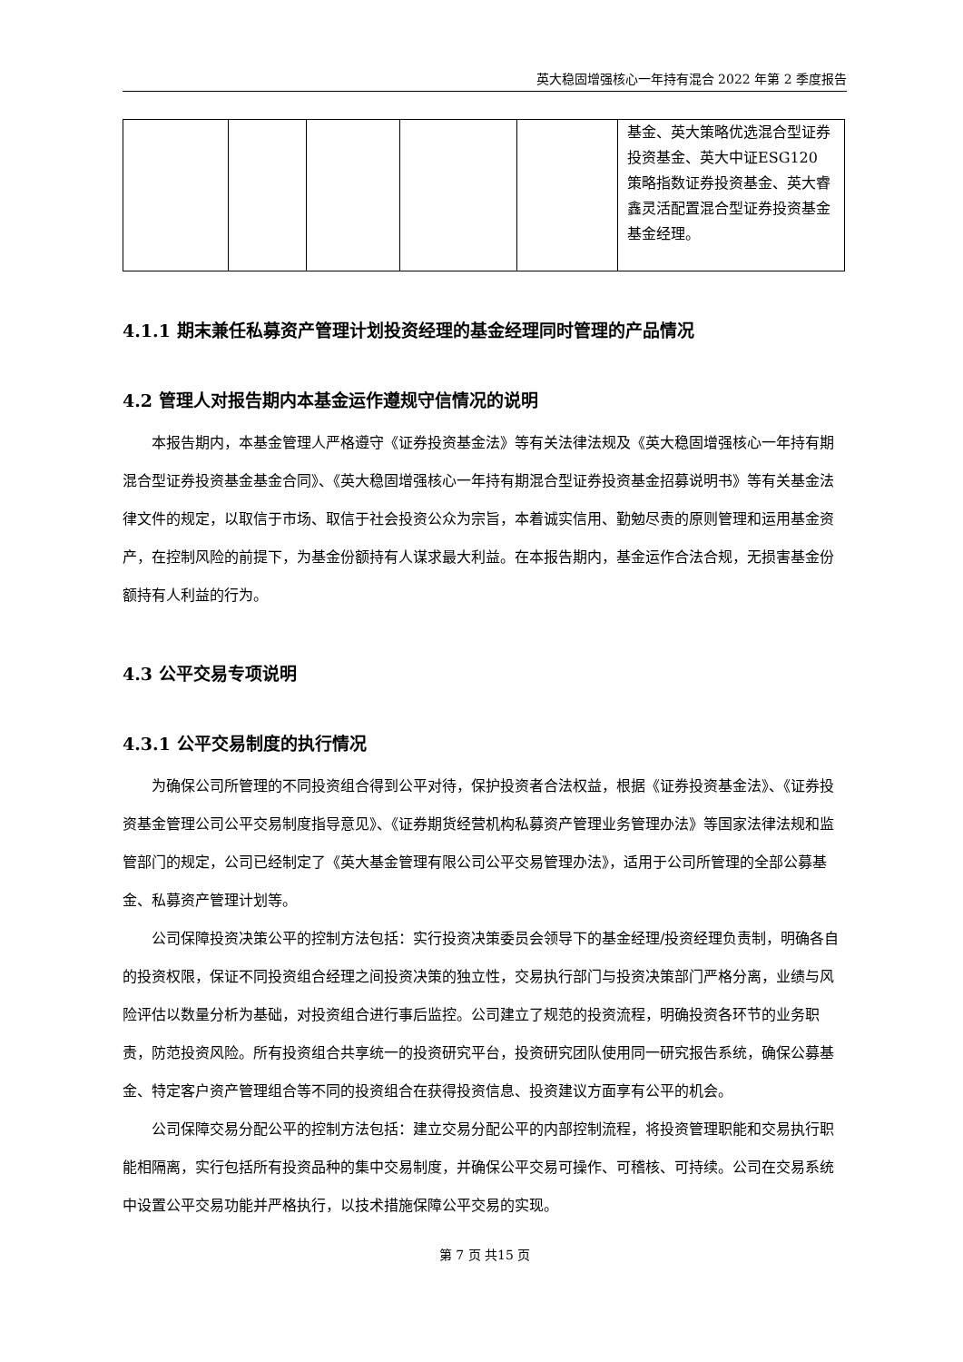英大稳固增强核心一年持有混合 2022 年第 2 季度报告
| | | | | | 基金、英大策略优选混合型证券投资基金、英大中证ESG120 策略指数证券投资基金、英大睿鑫灵活配置混合型证券投资基金基金经理。 |
4.1.1 期末兼任私募资产管理计划投资经理的基金经理同时管理的产品情况
4.2 管理人对报告期内本基金运作遵规守信情况的说明
本报告期内，本基金管理人严格遵守《证券投资基金法》等有关法律法规及《英大稳固增强核心一年持有期混合型证券投资基金基金合同》、《英大稳固增强核心一年持有期混合型证券投资基金招募说明书》等有关基金法律文件的规定，以取信于市场、取信于社会投资公众为宗旨，本着诚实信用、勤勉尽责的原则管理和运用基金资产，在控制风险的前提下，为基金份额持有人谋求最大利益。在本报告期内，基金运作合法合规，无损害基金份额持有人利益的行为。
4.3 公平交易专项说明
4.3.1 公平交易制度的执行情况
为确保公司所管理的不同投资组合得到公平对待，保护投资者合法权益，根据《证券投资基金法》、《证券投资基金管理公司公平交易制度指导意见》、《证券期货经营机构私募资产管理业务管理办法》等国家法律法规和监管部门的规定，公司已经制定了《英大基金管理有限公司公平交易管理办法》，适用于公司所管理的全部公募基金、私募资产管理计划等。
公司保障投资决策公平的控制方法包括：实行投资决策委员会领导下的基金经理/投资经理负责制，明确各自的投资权限，保证不同投资组合经理之间投资决策的独立性，交易执行部门与投资决策部门严格分离，业绩与风险评估以数量分析为基础，对投资组合进行事后监控。公司建立了规范的投资流程，明确投资各环节的业务职责，防范投资风险。所有投资组合共享统一的投资研究平台，投资研究团队使用同一研究报告系统，确保公募基金、特定客户资产管理组合等不同的投资组合在获得投资信息、投资建议方面享有公平的机会。
公司保障交易分配公平的控制方法包括：建立交易分配公平的内部控制流程，将投资管理职能和交易执行职能相隔离，实行包括所有投资品种的集中交易制度，并确保公平交易可操作、可稽核、可持续。公司在交易系统中设置公平交易功能并严格执行，以技术措施保障公平交易的实现。
第 7 页 共15 页